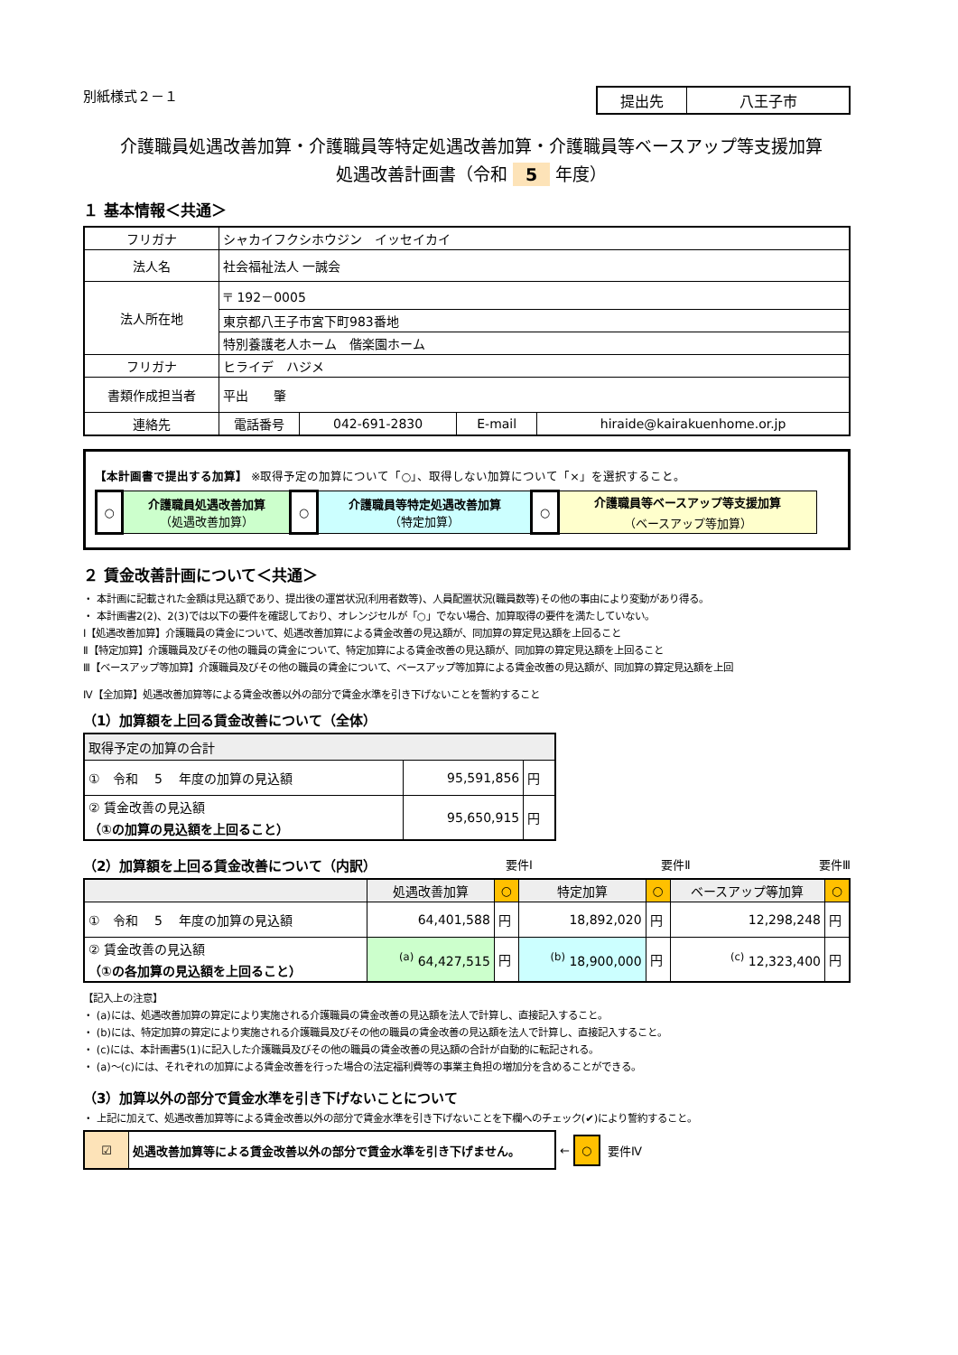別紙様式２－１
| 提出先 | 八王子市 |
介護職員処遇改善加算・介護職員等特定処遇改善加算・介護職員等ベースアップ等支援加算
処遇改善計画書（令和 5 年度）
１ 基本情報＜共通＞
| フリガナ | シャカイフクシホウジン イッセイカイ | | | |
| 法人名 | 社会福祉法人 一誠会 | | | |
| 法人所在地 | 〒 192－0005 | | | |
| | 東京都八王子市宮下町983番地 | | | |
| | 特別養護老人ホーム 偕楽園ホーム | | | |
| フリガナ | ヒライデ ハジメ | | | |
| 書類作成担当者 | 平出 肇 | | | |
| 連絡先 | 電話番号 | 042-691-2830 | E-mail | hiraide@kairakuenhome.or.jp |
【本計画書で提出する加算】 ※取得予定の加算について「○」、取得しない加算について「×」を選択すること。
| ○ | 介護職員処遇改善加算 （処遇改善加算） | ○ | 介護職員等特定処遇改善加算 （特定加算） | ○ | 介護職員等ベースアップ等支援加算 （ベースアップ等加算） |
２ 賃金改善計画について＜共通＞
・ 本計画に記載された金額は見込額であり、提出後の運営状況(利用者数等)、人員配置状況(職員数等)その他の事由により変動があり得る。
・ 本計画書2(2)、2(3)では以下の要件を確認しており、オレンジセルが「○」でない場合、加算取得の要件を満たしていない。
Ⅰ【処遇改善加算】介護職員の賃金について、処遇改善加算による賃金改善の見込額が、同加算の算定見込額を上回ること
Ⅱ【特定加算】介護職員及びその他の職員の賃金について、特定加算による賃金改善の見込額が、同加算の算定見込額を上回ること
Ⅲ【ベースアップ等加算】介護職員及びその他の職員の賃金について、ベースアップ等加算による賃金改善の見込額が、同加算の算定見込額を上回
Ⅳ【全加算】処遇改善加算等による賃金改善以外の部分で賃金水準を引き下げないことを誓約すること
（1）加算額を上回る賃金改善について（全体）
| 取得予定の加算の合計 | | |
| ① 令和 5 年度の加算の見込額 | 95,591,856 | 円 |
| ② 賃金改善の見込額 （①の加算の見込額を上回ること） | 95,650,915 | 円 |
（2）加算額を上回る賃金改善について（内訳）
要件Ⅰ 要件Ⅱ 要件Ⅲ
| | 処遇改善加算 | ○ | 特定加算 | ○ | ベースアップ等加算 | ○ |
| ① 令和 5 年度の加算の見込額 | 64,401,588 | 円 | 18,892,020 | 円 | 12,298,248 | 円 |
| ② 賃金改善の見込額 （①の各加算の見込額を上回ること） | <sup>(a)</sup> 64,427,515 | 円 | <sup>(b)</sup> 18,900,000 | 円 | <sup>(c)</sup> 12,323,400 | 円 |
【記入上の注意】
・ (a)には、処遇改善加算の算定により実施される介護職員の賃金改善の見込額を法人で計算し、直接記入すること。
・ (b)には、特定加算の算定により実施される介護職員及びその他の職員の賃金改善の見込額を法人で計算し、直接記入すること。
・ (c)には、本計画書5(1)に記入した介護職員及びその他の職員の賃金改善の見込額の合計が自動的に転記される。
・ (a)～(c)には、それぞれの加算による賃金改善を行った場合の法定福利費等の事業主負担の増加分を含めることができる。
（3）加算以外の部分で賃金水準を引き下げないことについて
・ 上記に加えて、処遇改善加算等による賃金改善以外の部分で賃金水準を引き下げないことを下欄へのチェック(✔)により誓約すること。
| ☑ | 処遇改善加算等による賃金改善以外の部分で賃金水準を引き下げません。 |
← ○ 要件Ⅳ